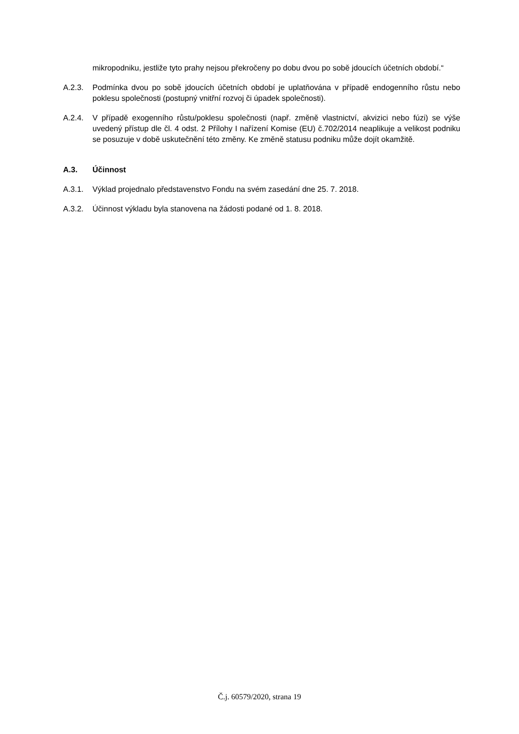mikropodniku, jestliže tyto prahy nejsou překročeny po dobu dvou po sobě jdoucích účetních období.“
A.2.3. Podmínka dvou po sobě jdoucích účetních období je uplatňována v případě endogenního růstu nebo poklesu společnosti (postupný vnitřní rozvoj či úpadek společnosti).
A.2.4. V případě exogenního růstu/poklesu společnosti (např. změně vlastnictví, akvizici nebo fúzi) se výše uvedený přístup dle čl. 4 odst. 2 Přílohy I nařízení Komise (EU) č.702/2014 neaplikuje a velikost podniku se posuzuje v době uskutečnění této změny. Ke změně statusu podniku může dojít okamžitě.
A.3. Účinnost
A.3.1. Výklad projednalo představenstvo Fondu na svém zasedání dne 25. 7. 2018.
A.3.2. Účinnost výkladu byla stanovena na žádosti podané od 1. 8. 2018.
Č.j. 60579/2020, strana 19